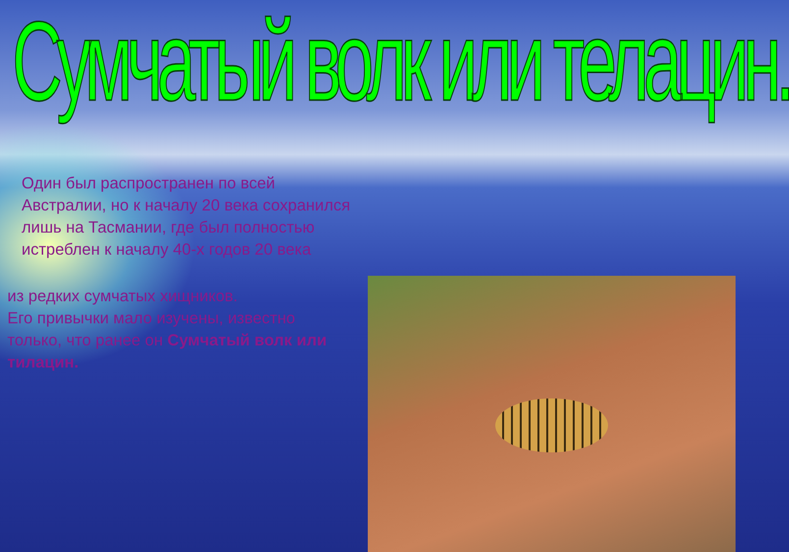Сумчатый волк или телацин.
Один был распространен по всей Австралии, но к началу 20 века сохранился лишь на Тасмании, где был полностью истреблен к началу 40-х годов 20 века
из редких сумчатых хищников.
Его привычки мало изучены, известно только, что ранее он Сумчатый волк или тилацин.